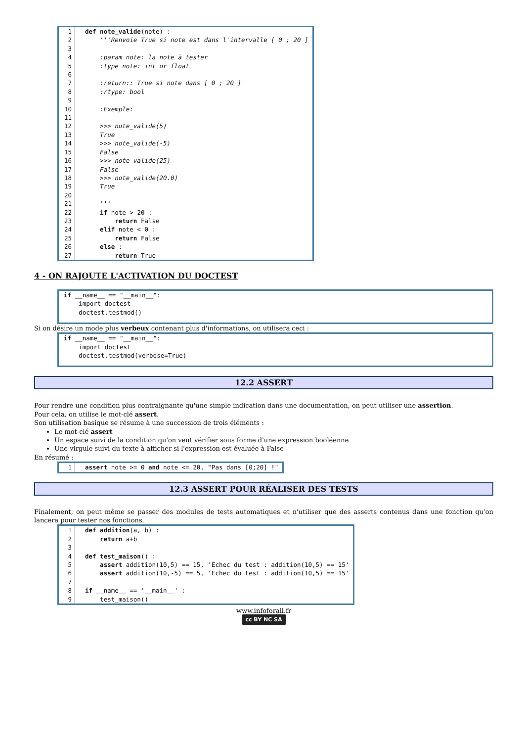| 1 | def note_valide (note) : |
| 2 | ''' Renvoie True si note est dans l'intervalle [ 0 ; 20 ] |
| 3 | |
| 4 | :param note: la note à tester |
| 5 | :type note: int or float |
| 6 | |
| 7 | :return:: True si note dans [ 0 ; 20 ] |
| 8 | :rtype: bool |
| 9 | |
| 10 | :Exemple: |
| 11 | |
| 12 | >>> note_valide(5) |
| 13 | True |
| 14 | >>> note_valide(-5) |
| 15 | False |
| 16 | >>> note_valide(25) |
| 17 | False |
| 18 | >>> note_valide(20.0) |
| 19 | True |
| 20 | |
| 21 | ''' |
| 22 | if note > 20 : |
| 23 | return False |
| 24 | elif note < 0 : |
| 25 | return False |
| 26 | else : |
| 27 | return True |
4 - ON RAJOUTE L'ACTIVATION DU DOCTEST
if __name__ == "__main__": import doctest doctest.testmod()
Si on désire un mode plus verbeux contenant plus d'informations, on utilisera ceci :
if __name__ == "__main__": import doctest doctest.testmod(verbose=True)
12.2 ASSERT
Pour rendre une condition plus contraignante qu'une simple indication dans une documentation, on peut utiliser une assertion.
Pour cela, on utilise le mot-clé assert.
Son utilisation basique se résume à une succession de trois éléments :
Le mot-clé assert
Un espace suivi de la condition qu'on veut vérifier sous forme d'une expression booléenne
Une virgule suivi du texte à afficher si l'expression est évaluée à False
En résumé :
| 1 | assert note >= 0 and note <= 20, "Pas dans [0;20] !" |
12.3 ASSERT POUR RÉALISER DES TESTS
Finalement, on peut même se passer des modules de tests automatiques et n'utiliser que des asserts contenus dans une fonction qu'on lancera pour tester nos fonctions.
| 1 | def addition (a, b) : |
| 2 | return a+b |
| 3 | |
| 4 | def test_maison () : |
| 5 | assert addition(10,5) == 15, 'Echec du test : addition(10,5) == 15' |
| 6 | assert addition(10,-5) == 5, 'Echec du test : addition(10,5) == 15' |
| 7 | |
| 8 | if __name__ == '__main__' : |
| 9 | test_maison() |
www.infoforall.fr
cc BY NC SA